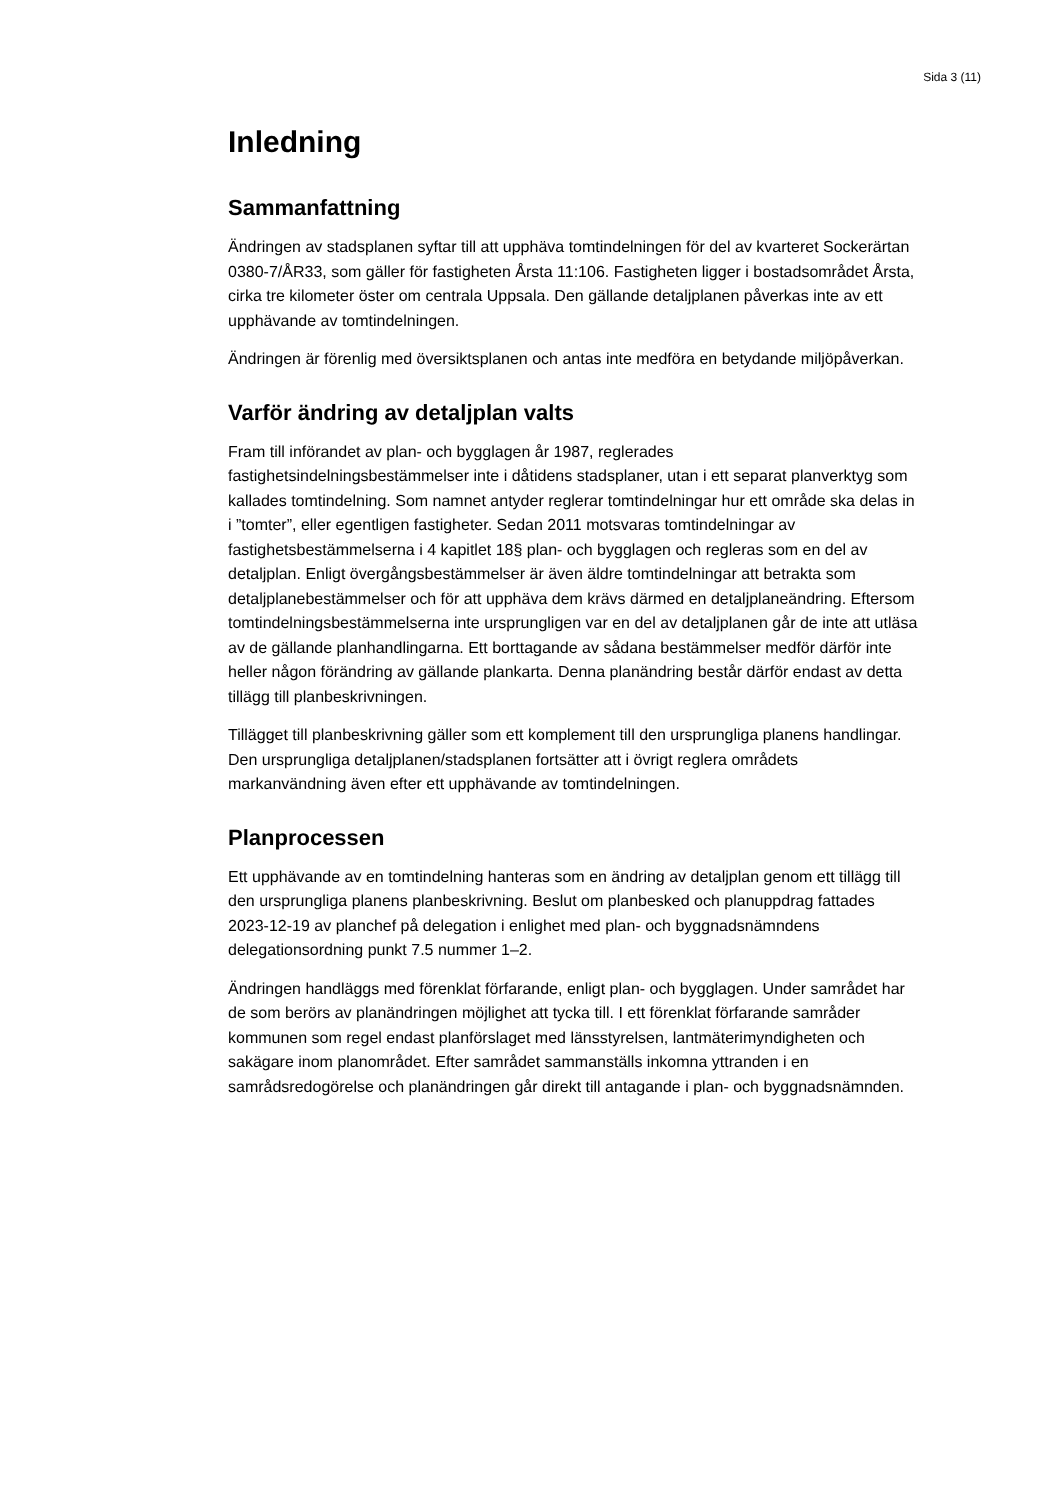Sida 3 (11)
Inledning
Sammanfattning
Ändringen av stadsplanen syftar till att upphäva tomtindelningen för del av kvarteret Sockerärtan 0380-7/ÅR33, som gäller för fastigheten Årsta 11:106. Fastigheten ligger i bostadsområdet Årsta, cirka tre kilometer öster om centrala Uppsala. Den gällande detaljplanen påverkas inte av ett upphävande av tomtindelningen.
Ändringen är förenlig med översiktsplanen och antas inte medföra en betydande miljöpåverkan.
Varför ändring av detaljplan valts
Fram till införandet av plan- och bygglagen år 1987, reglerades fastighetsindelningsbestämmelser inte i dåtidens stadsplaner, utan i ett separat planverktyg som kallades tomtindelning. Som namnet antyder reglerar tomtindelningar hur ett område ska delas in i ”tomter”, eller egentligen fastigheter. Sedan 2011 motsvaras tomtindelningar av fastighetsbestämmelserna i 4 kapitlet 18§ plan- och bygglagen och regleras som en del av detaljplan. Enligt övergångsbestämmelser är även äldre tomtindelningar att betrakta som detaljplanebestämmelser och för att upphäva dem krävs därmed en detaljplaneändring. Eftersom tomtindelningsbestämmelserna inte ursprungligen var en del av detaljplanen går de inte att utläsa av de gällande planhandlingarna. Ett borttagande av sådana bestämmelser medför därför inte heller någon förändring av gällande plankarta. Denna planändring består därför endast av detta tillägg till planbeskrivningen.
Tillägget till planbeskrivning gäller som ett komplement till den ursprungliga planens handlingar. Den ursprungliga detaljplanen/stadsplanen fortsätter att i övrigt reglera områdets markanvändning även efter ett upphävande av tomtindelningen.
Planprocessen
Ett upphävande av en tomtindelning hanteras som en ändring av detaljplan genom ett tillägg till den ursprungliga planens planbeskrivning. Beslut om planbesked och planuppdrag fattades 2023-12-19 av planchef på delegation i enlighet med plan- och byggnadsnämndens delegationsordning punkt 7.5 nummer 1–2.
Ändringen handläggs med förenklat förfarande, enligt plan- och bygglagen. Under samrådet har de som berörs av planändringen möjlighet att tycka till. I ett förenklat förfarande samråder kommunen som regel endast planförslaget med länsstyrelsen, lantmäterimyndigheten och sakägare inom planområdet. Efter samrådet sammanställs inkomna yttranden i en samrådsredogörelse och planändringen går direkt till antagande i plan- och byggnadsnämnden.